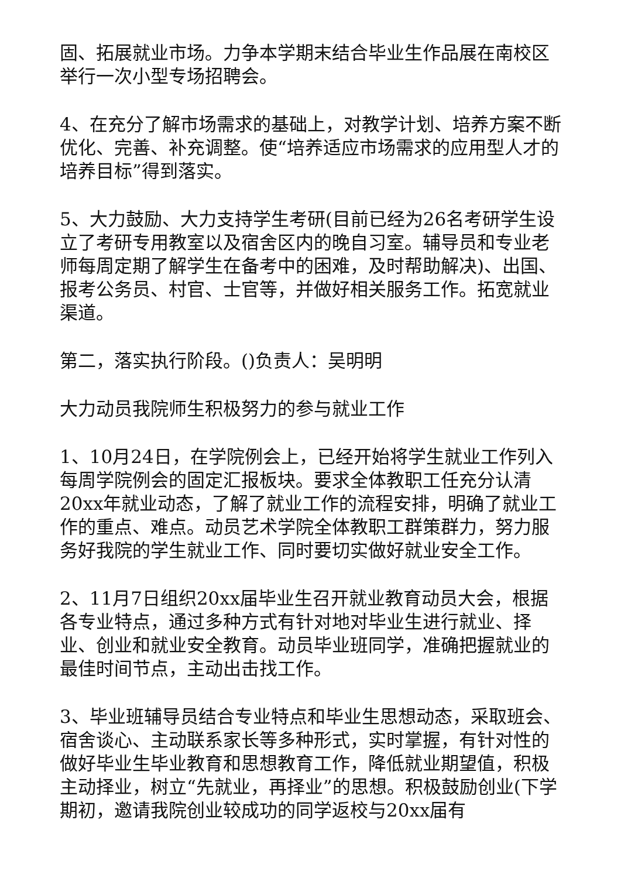固、拓展就业市场。力争本学期末结合毕业生作品展在南校区举行一次小型专场招聘会。
4、在充分了解市场需求的基础上，对教学计划、培养方案不断优化、完善、补充调整。使“培养适应市场需求的应用型人才的培养目标”得到落实。
5、大力鼓励、大力支持学生考研(目前已经为26名考研学生设立了考研专用教室以及宿舍区内的晚自习室。辅导员和专业老师每周定期了解学生在备考中的困难，及时帮助解决)、出国、报考公务员、村官、士官等，并做好相关服务工作。拓宽就业渠道。
第二，落实执行阶段。()负责人：吴明明
大力动员我院师生积极努力的参与就业工作
1、10月24日，在学院例会上，已经开始将学生就业工作列入每周学院例会的固定汇报板块。要求全体教职工任充分认清20xx年就业动态，了解了就业工作的流程安排，明确了就业工作的重点、难点。动员艺术学院全体教职工群策群力，努力服务好我院的学生就业工作、同时要切实做好就业安全工作。
2、11月7日组织20xx届毕业生召开就业教育动员大会，根据各专业特点，通过多种方式有针对地对毕业生进行就业、择业、创业和就业安全教育。动员毕业班同学，准确把握就业的最佳时间节点，主动出击找工作。
3、毕业班辅导员结合专业特点和毕业生思想动态，采取班会、宿舍谈心、主动联系家长等多种形式，实时掌握，有针对性的做好毕业生毕业教育和思想教育工作，降低就业期望值，积极主动择业，树立“先就业，再择业”的思想。积极鼓励创业(下学期初，邀请我院创业较成功的同学返校与20xx届有